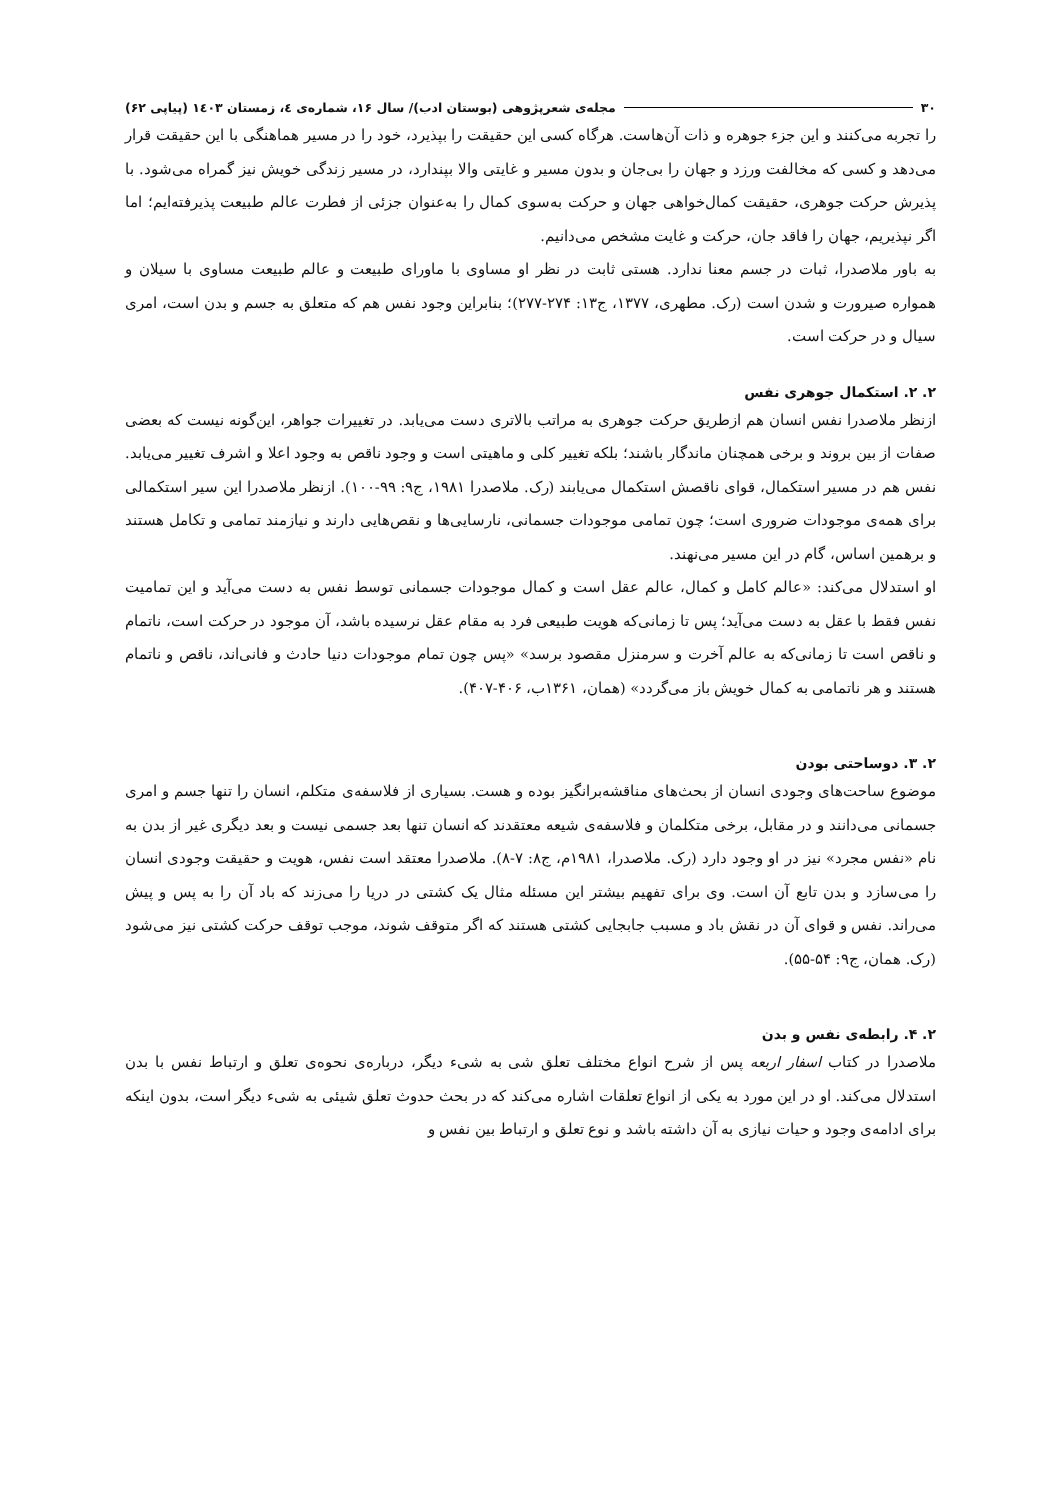۳۰ مجله‌ی شعرپژوهی (بوستان ادب)/ سال ۱۶، شماره‌ی ٤، زمستان ۱٤۰۳ (پیاپی ۶۲)
را تجربه می‌کنند و این جزء جوهره و ذات آن‌هاست. هرگاه کسی این حقیقت را بپذیرد، خود را در مسیر هماهنگی با این حقیقت قرار می‌دهد و کسی که مخالفت ورزد و جهان را بی‌جان و بدون مسیر و غایتی والا بپندارد، در مسیر زندگی خویش نیز گمراه می‌شود. با پذیرش حرکت جوهری، حقیقت کمال‌خواهی جهان و حرکت به‌سوی کمال را به‌عنوان جزئی از فطرت عالم طبیعت پذیرفته‌ایم؛ اما اگر نپذیریم، جهان را فاقد جان، حرکت و غایت مشخص می‌دانیم.
به باور ملاصدرا، ثبات در جسم معنا ندارد. هستی ثابت در نظر او مساوی با ماورای طبیعت و عالم طبیعت مساوی با سیلان و همواره صیرورت و شدن است (رک. مطهری، ۱۳۷۷، ج۱۳: ۲۷۴-۲۷۷)؛ بنابراین وجود نفس هم که متعلق به جسم و بدن است، امری سیال و در حرکت است.
۲. ۲. استکمال جوهری نفس
ازنظر ملاصدرا نفس انسان هم ازطریق حرکت جوهری به مراتب بالاتری دست می‌یابد. در تغییرات جواهر، این‌گونه نیست که بعضی صفات از بین بروند و برخی همچنان ماندگار باشند؛ بلکه تغییر کلی و ماهیتی است و وجود ناقص به وجود اعلا و اشرف تغییر می‌یابد. نفس هم در مسیر استکمال، قوای ناقصش استکمال می‌یابند (رک. ملاصدرا ۱۹۸۱، ج۹: ۹۹-۱۰۰). ازنظر ملاصدرا این سیر استکمالی برای همه‌ی موجودات ضروری است؛ چون تمامی موجودات جسمانی، نارسایی‌ها و نقص‌هایی دارند و نیازمند تمامی و تکامل هستند و برهمین اساس، گام در این مسیر می‌نهند.
او استدلال می‌کند: «عالم کامل و کمال، عالم عقل است و کمال موجودات جسمانی توسط نفس به دست می‌آید و این تمامیت نفس فقط با عقل به دست می‌آید؛ پس تا زمانی‌که هویت طبیعی فرد به مقام عقل نرسیده باشد، آن موجود در حرکت است، ناتمام و ناقص است تا زمانی‌که به عالم آخرت و سرمنزل مقصود برسد» «پس چون تمام موجودات دنیا حادث و فانی‌اند، ناقص و ناتمام هستند و هر ناتمامی به کمال خویش باز می‌گردد» (همان، ۱۳۶۱ب، ۴۰۶-۴۰۷).
۲. ۳. دوساحتی بودن
موضوع ساحت‌های وجودی انسان از بحث‌های مناقشه‌برانگیز بوده و هست. بسیاری از فلاسفه‌ی متکلم، انسان را تنها جسم و امری جسمانی می‌دانند و در مقابل، برخی متکلمان و فلاسفه‌ی شیعه معتقدند که انسان تنها بعد جسمی نیست و بعد دیگری غیر از بدن به نام «نفس مجرد» نیز در او وجود دارد (رک. ملاصدرا، ۱۹۸۱م، ج۸: ۷-۸). ملاصدرا معتقد است نفس، هویت و حقیقت وجودی انسان را می‌سازد و بدن تابع آن است. وی برای تفهیم بیشتر این مسئله مثال یک کشتی در دریا را می‌زند که باد آن را به پس و پیش می‌راند. نفس و قوای آن در نقش باد و مسبب جابجایی کشتی هستند که اگر متوقف شوند، موجب توقف حرکت کشتی نیز می‌شود (رک. همان، ج۹: ۵۴-۵۵).
۲. ۴. رابطه‌ی نفس و بدن
ملاصدرا در کتاب اسفار اربعه پس از شرح انواع مختلف تعلق شی به شیء دیگر، درباره‌ی نحوه‌ی تعلق و ارتباط نفس با بدن استدلال می‌کند. او در این مورد به یکی از انواع تعلقات اشاره می‌کند که در بحث حدوث تعلق شیئی به شیء دیگر است، بدون اینکه برای ادامه‌ی وجود و حیات نیازی به آن داشته باشد و نوع تعلق و ارتباط بین نفس و